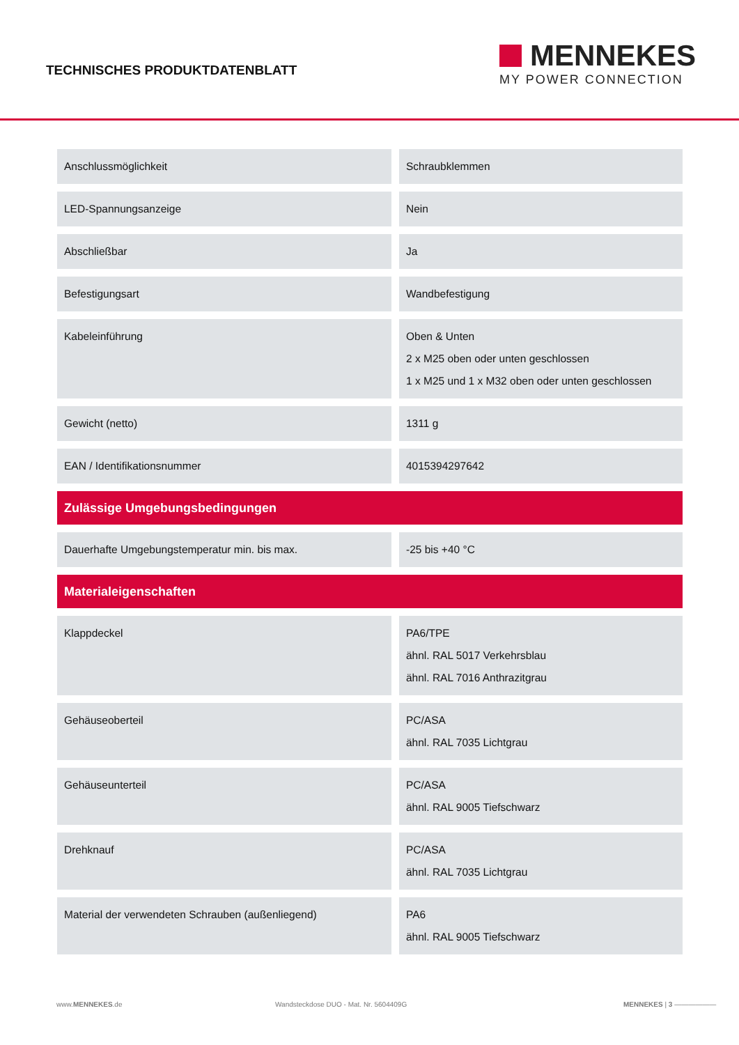TECHNISCHES PRODUKTDATENBLATT
MENNEKES
MY POWER CONNECTION
| Anschlussmöglichkeit | Schraubklemmen |
| LED-Spannungsanzeige | Nein |
| Abschließbar | Ja |
| Befestigungsart | Wandbefestigung |
| Kabeleinführung | Oben & Unten 2 x M25 oben oder unten geschlossen 1 x M25 und 1 x M32 oben oder unten geschlossen |
| Gewicht (netto) | 1311 g |
| EAN / Identifikationsnummer | 4015394297642 |
| Zulässige Umgebungsbedingungen | |
| Dauerhafte Umgebungstemperatur min. bis max. | -25 bis +40 °C |
| Materialeigenschaften | |
| Klappdeckel | PA6/TPE ähnl. RAL 5017 Verkehrsblau ähnl. RAL 7016 Anthrazitgrau |
| Gehäuseoberteil | PC/ASA ähnl. RAL 7035 Lichtgrau |
| Gehäuseunterteil | PC/ASA ähnl. RAL 9005 Tiefschwarz |
| Drehknauf | PC/ASA ähnl. RAL 7035 Lichtgrau |
| Material der verwendeten Schrauben (außenliegend) | PA6 ähnl. RAL 9005 Tiefschwarz |
www.MENNEKES.de Wandsteckdose DUO - Mat. Nr. 5604409G MENNEKES | 3 ——————